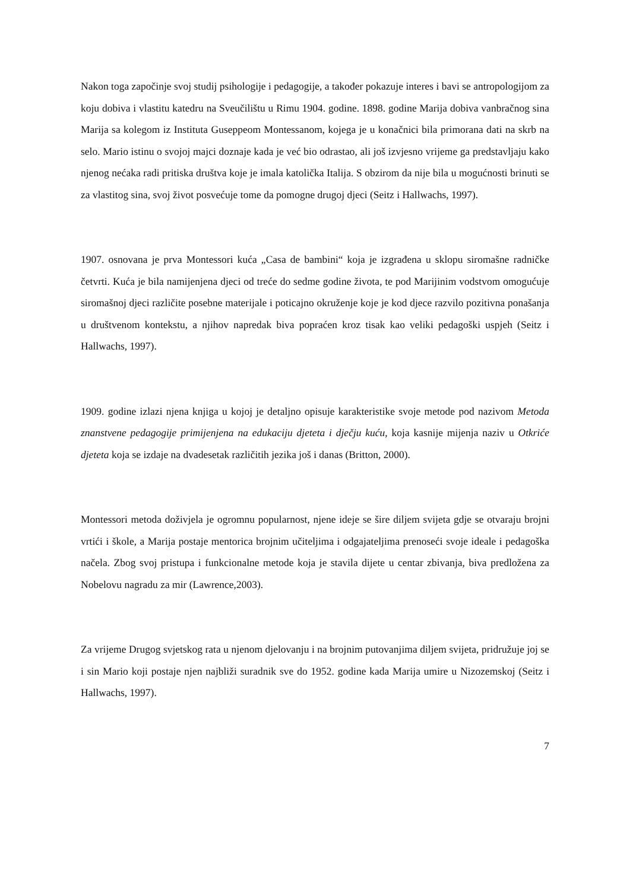Nakon toga započinje svoj studij psihologije i pedagogije, a također pokazuje interes i bavi se antropologijom za koju dobiva i vlastitu katedru na Sveučilištu u Rimu 1904. godine. 1898. godine Marija dobiva vanbračnog sina Marija sa kolegom iz Instituta Guseppeom Montessanom, kojega je u konačnici bila primorana dati na skrb na selo. Mario istinu o svojoj majci doznaje kada je već bio odrastao, ali još izvjesno vrijeme ga predstavljaju kako njenog nećaka radi pritiska društva koje je imala katolička Italija. S obzirom da nije bila u mogućnosti brinuti se za vlastitog sina, svoj život posvećuje tome da pomogne drugoj djeci (Seitz i Hallwachs, 1997).
1907. osnovana je prva Montessori kuća „Casa de bambini“ koja je izgrađena u sklopu siromašne radničke četvrti. Kuća je bila namijenjena djeci od treće do sedme godine života, te pod Marijinim vodstvom omogućuje siromašnoj djeci različite posebne materijale i poticajno okruženje koje je kod djece razvilo pozitivna ponašanja u društvenom kontekstu, a njihov napredak biva popraćen kroz tisak kao veliki pedagoški uspjeh (Seitz i Hallwachs, 1997).
1909. godine izlazi njena knjiga u kojoj je detaljno opisuje karakteristike svoje metode pod nazivom Metoda znanstvene pedagogije primijenjena na edukaciju djeteta i dječju kuću, koja kasnije mijenja naziv u Otkriće djeteta koja se izdaje na dvadesetak različitih jezika još i danas (Britton, 2000).
Montessori metoda doživjela je ogromnu popularnost, njene ideje se šire diljem svijeta gdje se otvaraju brojni vrtići i škole, a Marija postaje mentorica brojnim učiteljima i odgajateljima prenoseći svoje ideale i pedagoška načela. Zbog svoj pristupa i funkcionalne metode koja je stavila dijete u centar zbivanja, biva predložena za Nobelovu nagradu za mir (Lawrence,2003).
Za vrijeme Drugog svjetskog rata u njenom djelovanju i na brojnim putovanjima diljem svijeta, pridružuje joj se i sin Mario koji postaje njen najbliži suradnik sve do 1952. godine kada Marija umire u Nizozemskoj (Seitz i Hallwachs, 1997).
7